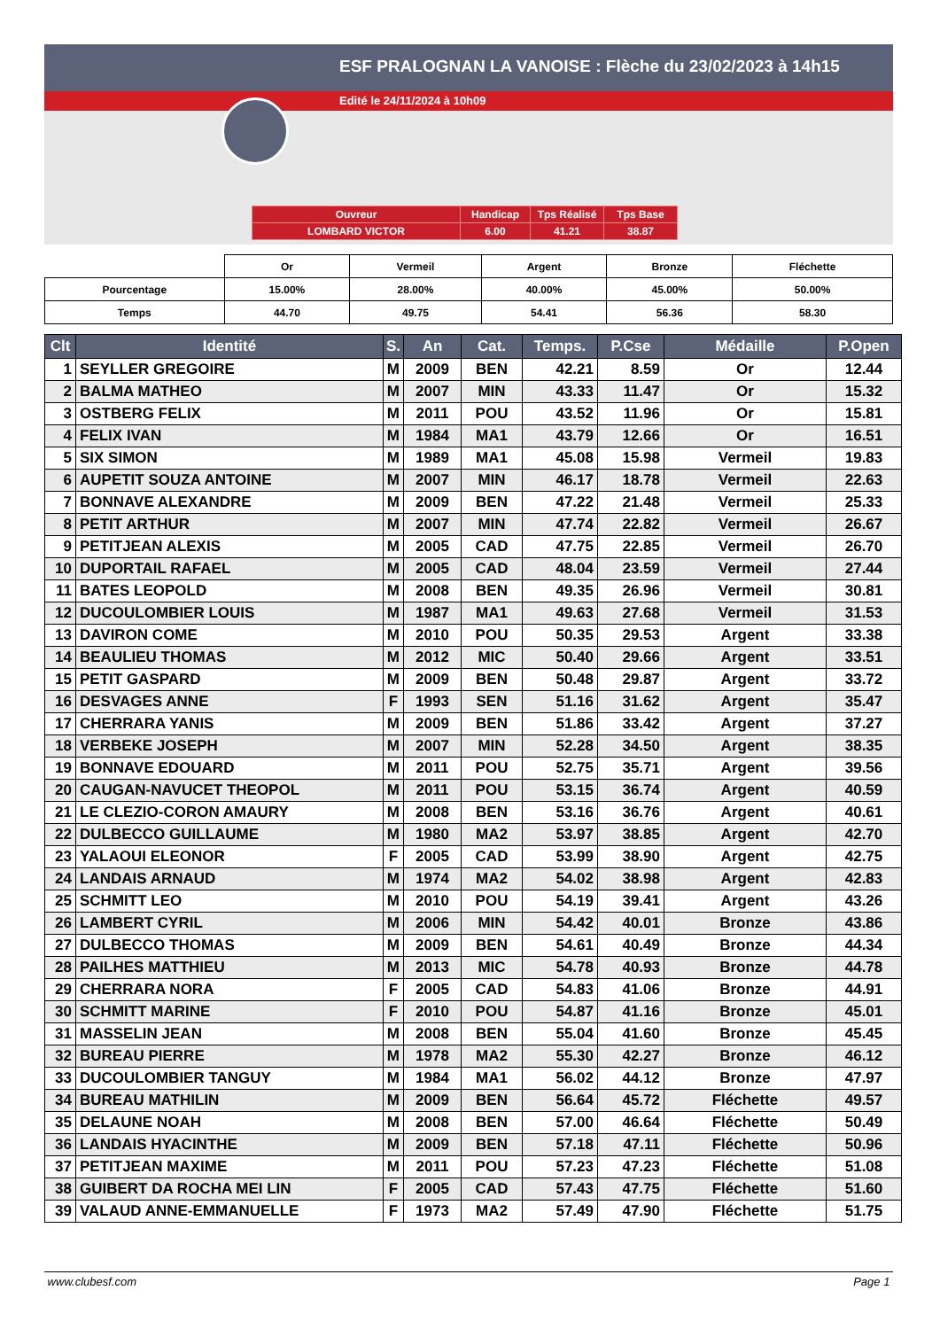ESF PRALOGNAN LA VANOISE : Flèche du 23/02/2023 à 14h15
Edité le 24/11/2024 à 10h09
| Ouvreur | Handicap | Tps Réalisé | Tps Base |
| LOMBARD VICTOR | 6.00 | 41.21 | 38.87 |
| | Or | Vermeil | Argent | Bronze | Fléchette |
| Pourcentage | 15.00% | 28.00% | 40.00% | 45.00% | 50.00% |
| Temps | 44.70 | 49.75 | 54.41 | 56.36 | 58.30 |
| Clt | Identité | S. | An | Cat. | Temps. | P.Cse | Médaille | P.Open |
| --- | --- | --- | --- | --- | --- | --- | --- | --- |
| 1 | SEYLLER GREGOIRE | M | 2009 | BEN | 42.21 | 8.59 | Or | 12.44 |
| 2 | BALMA MATHEO | M | 2007 | MIN | 43.33 | 11.47 | Or | 15.32 |
| 3 | OSTBERG FELIX | M | 2011 | POU | 43.52 | 11.96 | Or | 15.81 |
| 4 | FELIX IVAN | M | 1984 | MA1 | 43.79 | 12.66 | Or | 16.51 |
| 5 | SIX SIMON | M | 1989 | MA1 | 45.08 | 15.98 | Vermeil | 19.83 |
| 6 | AUPETIT SOUZA ANTOINE | M | 2007 | MIN | 46.17 | 18.78 | Vermeil | 22.63 |
| 7 | BONNAVE ALEXANDRE | M | 2009 | BEN | 47.22 | 21.48 | Vermeil | 25.33 |
| 8 | PETIT ARTHUR | M | 2007 | MIN | 47.74 | 22.82 | Vermeil | 26.67 |
| 9 | PETITJEAN ALEXIS | M | 2005 | CAD | 47.75 | 22.85 | Vermeil | 26.70 |
| 10 | DUPORTAIL RAFAEL | M | 2005 | CAD | 48.04 | 23.59 | Vermeil | 27.44 |
| 11 | BATES LEOPOLD | M | 2008 | BEN | 49.35 | 26.96 | Vermeil | 30.81 |
| 12 | DUCOULOMBIER LOUIS | M | 1987 | MA1 | 49.63 | 27.68 | Vermeil | 31.53 |
| 13 | DAVIRON COME | M | 2010 | POU | 50.35 | 29.53 | Argent | 33.38 |
| 14 | BEAULIEU THOMAS | M | 2012 | MIC | 50.40 | 29.66 | Argent | 33.51 |
| 15 | PETIT GASPARD | M | 2009 | BEN | 50.48 | 29.87 | Argent | 33.72 |
| 16 | DESVAGES ANNE | F | 1993 | SEN | 51.16 | 31.62 | Argent | 35.47 |
| 17 | CHERRARA YANIS | M | 2009 | BEN | 51.86 | 33.42 | Argent | 37.27 |
| 18 | VERBEKE JOSEPH | M | 2007 | MIN | 52.28 | 34.50 | Argent | 38.35 |
| 19 | BONNAVE EDOUARD | M | 2011 | POU | 52.75 | 35.71 | Argent | 39.56 |
| 20 | CAUGAN-NAVUCET THEOPOL | M | 2011 | POU | 53.15 | 36.74 | Argent | 40.59 |
| 21 | LE CLEZIO-CORON AMAURY | M | 2008 | BEN | 53.16 | 36.76 | Argent | 40.61 |
| 22 | DULBECCO GUILLAUME | M | 1980 | MA2 | 53.97 | 38.85 | Argent | 42.70 |
| 23 | YALAOUI ELEONOR | F | 2005 | CAD | 53.99 | 38.90 | Argent | 42.75 |
| 24 | LANDAIS ARNAUD | M | 1974 | MA2 | 54.02 | 38.98 | Argent | 42.83 |
| 25 | SCHMITT LEO | M | 2010 | POU | 54.19 | 39.41 | Argent | 43.26 |
| 26 | LAMBERT CYRIL | M | 2006 | MIN | 54.42 | 40.01 | Bronze | 43.86 |
| 27 | DULBECCO THOMAS | M | 2009 | BEN | 54.61 | 40.49 | Bronze | 44.34 |
| 28 | PAILHES MATTHIEU | M | 2013 | MIC | 54.78 | 40.93 | Bronze | 44.78 |
| 29 | CHERRARA NORA | F | 2005 | CAD | 54.83 | 41.06 | Bronze | 44.91 |
| 30 | SCHMITT MARINE | F | 2010 | POU | 54.87 | 41.16 | Bronze | 45.01 |
| 31 | MASSELIN JEAN | M | 2008 | BEN | 55.04 | 41.60 | Bronze | 45.45 |
| 32 | BUREAU PIERRE | M | 1978 | MA2 | 55.30 | 42.27 | Bronze | 46.12 |
| 33 | DUCOULOMBIER TANGUY | M | 1984 | MA1 | 56.02 | 44.12 | Bronze | 47.97 |
| 34 | BUREAU MATHILIN | M | 2009 | BEN | 56.64 | 45.72 | Fléchette | 49.57 |
| 35 | DELAUNE NOAH | M | 2008 | BEN | 57.00 | 46.64 | Fléchette | 50.49 |
| 36 | LANDAIS HYACINTHE | M | 2009 | BEN | 57.18 | 47.11 | Fléchette | 50.96 |
| 37 | PETITJEAN MAXIME | M | 2011 | POU | 57.23 | 47.23 | Fléchette | 51.08 |
| 38 | GUIBERT DA ROCHA MEI LIN | F | 2005 | CAD | 57.43 | 47.75 | Fléchette | 51.60 |
| 39 | VALAUD ANNE-EMMANUELLE | F | 1973 | MA2 | 57.49 | 47.90 | Fléchette | 51.75 |
www.clubesf.com Page 1